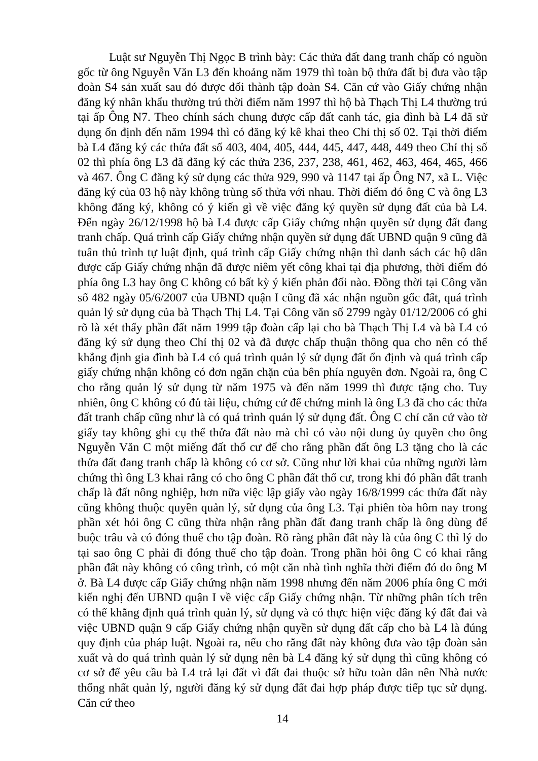Luật sư Nguyễn Thị Ngọc B trình bày: Các thửa đất đang tranh chấp có nguồn gốc từ ông Nguyễn Văn L3 đến khoảng năm 1979 thì toàn bộ thửa đất bị đưa vào tập đoàn S4 sản xuất sau đó được đổi thành tập đoàn S4. Căn cứ vào Giấy chứng nhận đăng ký nhân khẩu thường trú thời điểm năm 1997 thì hộ bà Thạch Thị L4 thường trú tại ấp Ông N7. Theo chính sách chung được cấp đất canh tác, gia đình bà L4 đã sử dụng ổn định đến năm 1994 thì có đăng ký kê khai theo Chỉ thị số 02. Tại thời điểm bà L4 đăng ký các thửa đất số 403, 404, 405, 444, 445, 447, 448, 449 theo Chỉ thị số 02 thì phía ông L3 đã đăng ký các thửa 236, 237, 238, 461, 462, 463, 464, 465, 466 và 467. Ông C đăng ký sử dụng các thửa 929, 990 và 1147 tại ấp Ông N7, xã L. Việc đăng ký của 03 hộ này không trùng số thửa với nhau. Thời điểm đó ông C và ông L3 không đăng ký, không có ý kiến gì về việc đăng ký quyền sử dụng đất của bà L4. Đến ngày 26/12/1998 hộ bà L4 được cấp Giấy chứng nhận quyền sử dụng đất đang tranh chấp. Quá trình cấp Giấy chứng nhận quyền sử dụng đất UBND quận 9 cũng đã tuân thủ trình tự luật định, quá trình cấp Giấy chứng nhận thì danh sách các hộ dân được cấp Giấy chứng nhận đã được niêm yết công khai tại địa phương, thời điểm đó phía ông L3 hay ông C không có bất kỳ ý kiến phản đối nào. Đồng thời tại Công văn số 482 ngày 05/6/2007 của UBND quận I cũng đã xác nhận nguồn gốc đất, quá trình quản lý sử dụng của bà Thạch Thị L4. Tại Công văn số 2799 ngày 01/12/2006 có ghi rõ là xét thấy phần đất năm 1999 tập đoàn cấp lại cho bà Thạch Thị L4 và bà L4 có đăng ký sử dụng theo Chỉ thị 02 và đã được chấp thuận thông qua cho nên có thể khẳng định gia đình bà L4 có quá trình quản lý sử dụng đất ổn định và quá trình cấp giấy chứng nhận không có đơn ngăn chặn của bên phía nguyên đơn. Ngoài ra, ông C cho rằng quản lý sử dụng từ năm 1975 và đến năm 1999 thì được tặng cho. Tuy nhiên, ông C không có đủ tài liệu, chứng cứ để chứng minh là ông L3 đã cho các thửa đất tranh chấp cũng như là có quá trình quản lý sử dụng đất. Ông C chỉ căn cứ vào tờ giấy tay không ghi cụ thể thửa đất nào mà chỉ có vào nội dung ủy quyền cho ông Nguyễn Văn C một miếng đất thổ cư để cho rằng phần đất ông L3 tặng cho là các thửa đất đang tranh chấp là không có cơ sở. Cũng như lời khai của những người làm chứng thì ông L3 khai rằng có cho ông C phần đất thổ cư, trong khi đó phần đất tranh chấp là đất nông nghiệp, hơn nữa việc lập giấy vào ngày 16/8/1999 các thửa đất này cũng không thuộc quyền quản lý, sử dụng của ông L3. Tại phiên tòa hôm nay trong phần xét hỏi ông C cũng thừa nhận rằng phần đất đang tranh chấp là ông dùng để buộc trâu và có đóng thuế cho tập đoàn. Rõ ràng phần đất này là của ông C thì lý do tại sao ông C phải đi đóng thuế cho tập đoàn. Trong phần hỏi ông C có khai rằng phần đất này không có công trình, có một căn nhà tình nghĩa thời điểm đó do ông M ở. Bà L4 được cấp Giấy chứng nhận năm 1998 nhưng đến năm 2006 phía ông C mới kiến nghị đến UBND quận I về việc cấp Giấy chứng nhận. Từ những phân tích trên có thể khẳng định quá trình quản lý, sử dụng và có thực hiện việc đăng ký đất đai và việc UBND quận 9 cấp Giấy chứng nhận quyền sử dụng đất cấp cho bà L4 là đúng quy định của pháp luật. Ngoài ra, nếu cho rằng đất này không đưa vào tập đoàn sản xuất và do quá trình quản lý sử dụng nên bà L4 đăng ký sử dụng thì cũng không có cơ sở để yêu cầu bà L4 trả lại đất vì đất đai thuộc sở hữu toàn dân nên Nhà nước thống nhất quản lý, người đăng ký sử dụng đất đai hợp pháp được tiếp tục sử dụng. Căn cứ theo
14